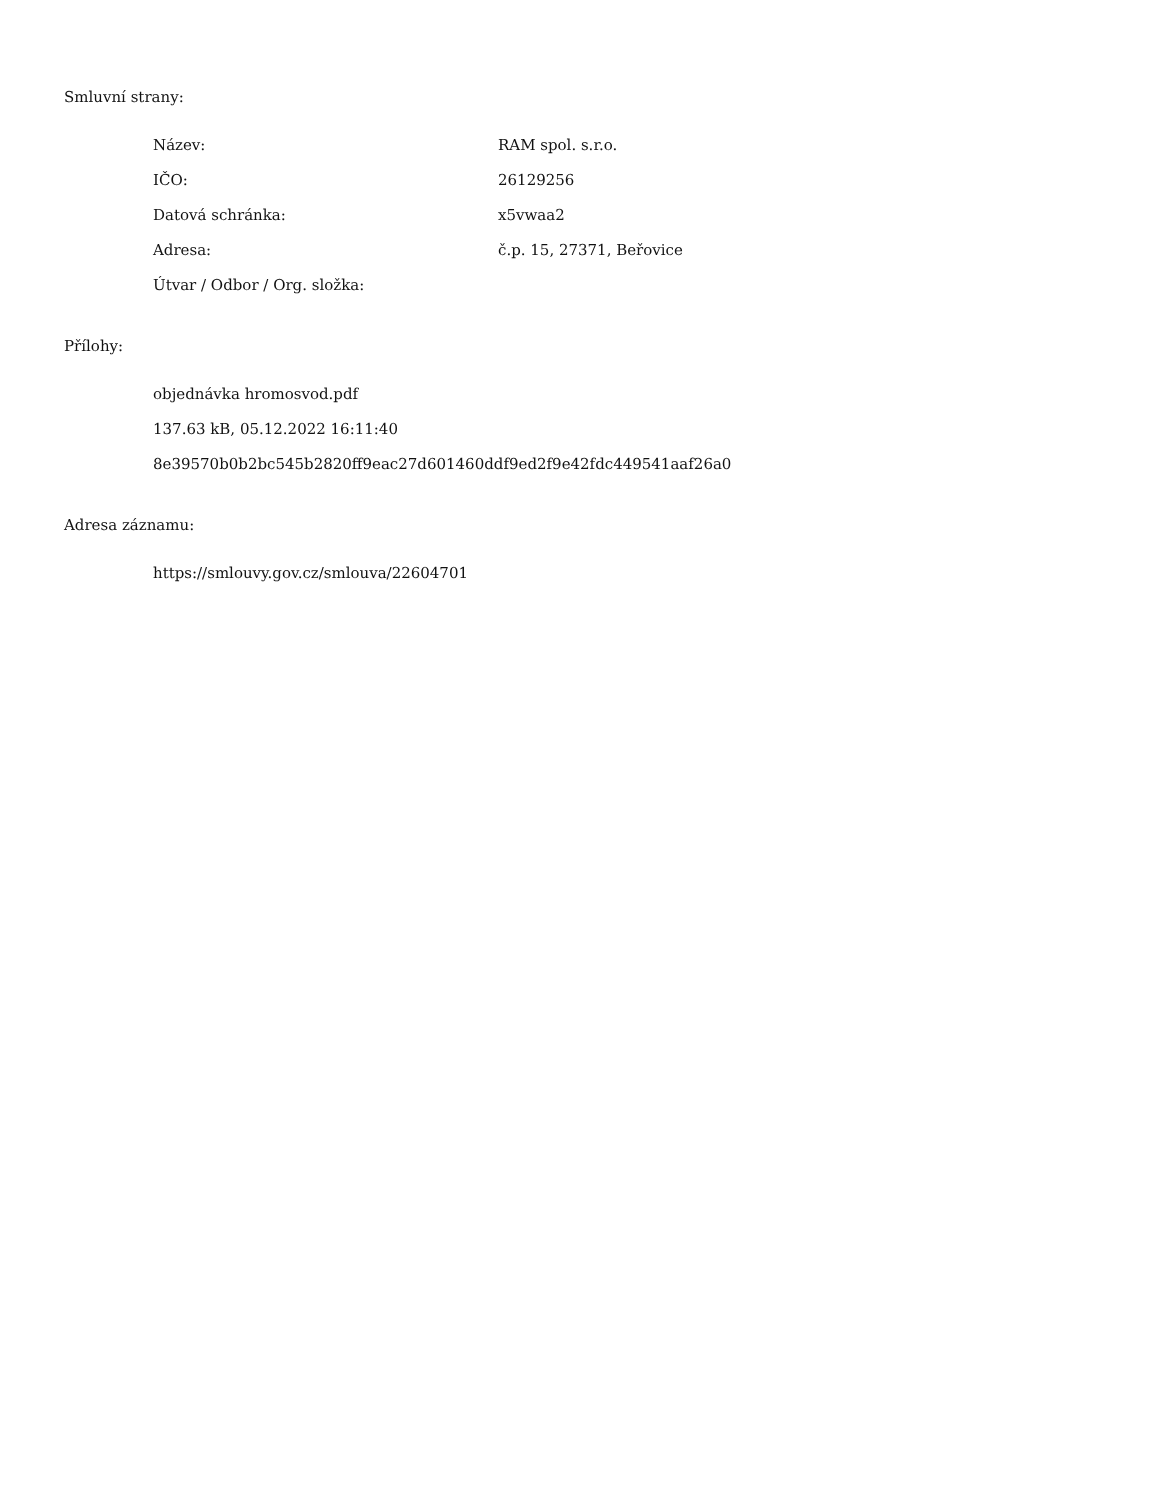Smluvní strany:
| Název: | RAM spol. s.r.o. |
| IČO: | 26129256 |
| Datová schránka: | x5vwaa2 |
| Adresa: | č.p. 15, 27371, Beřovice |
| Útvar / Odbor / Org. složka: | |
Přílohy:
objednávka hromosvod.pdf
137.63 kB, 05.12.2022 16:11:40
8e39570b0b2bc545b2820ff9eac27d601460ddf9ed2f9e42fdc449541aaf26a0
Adresa záznamu:
https://smlouvy.gov.cz/smlouva/22604701